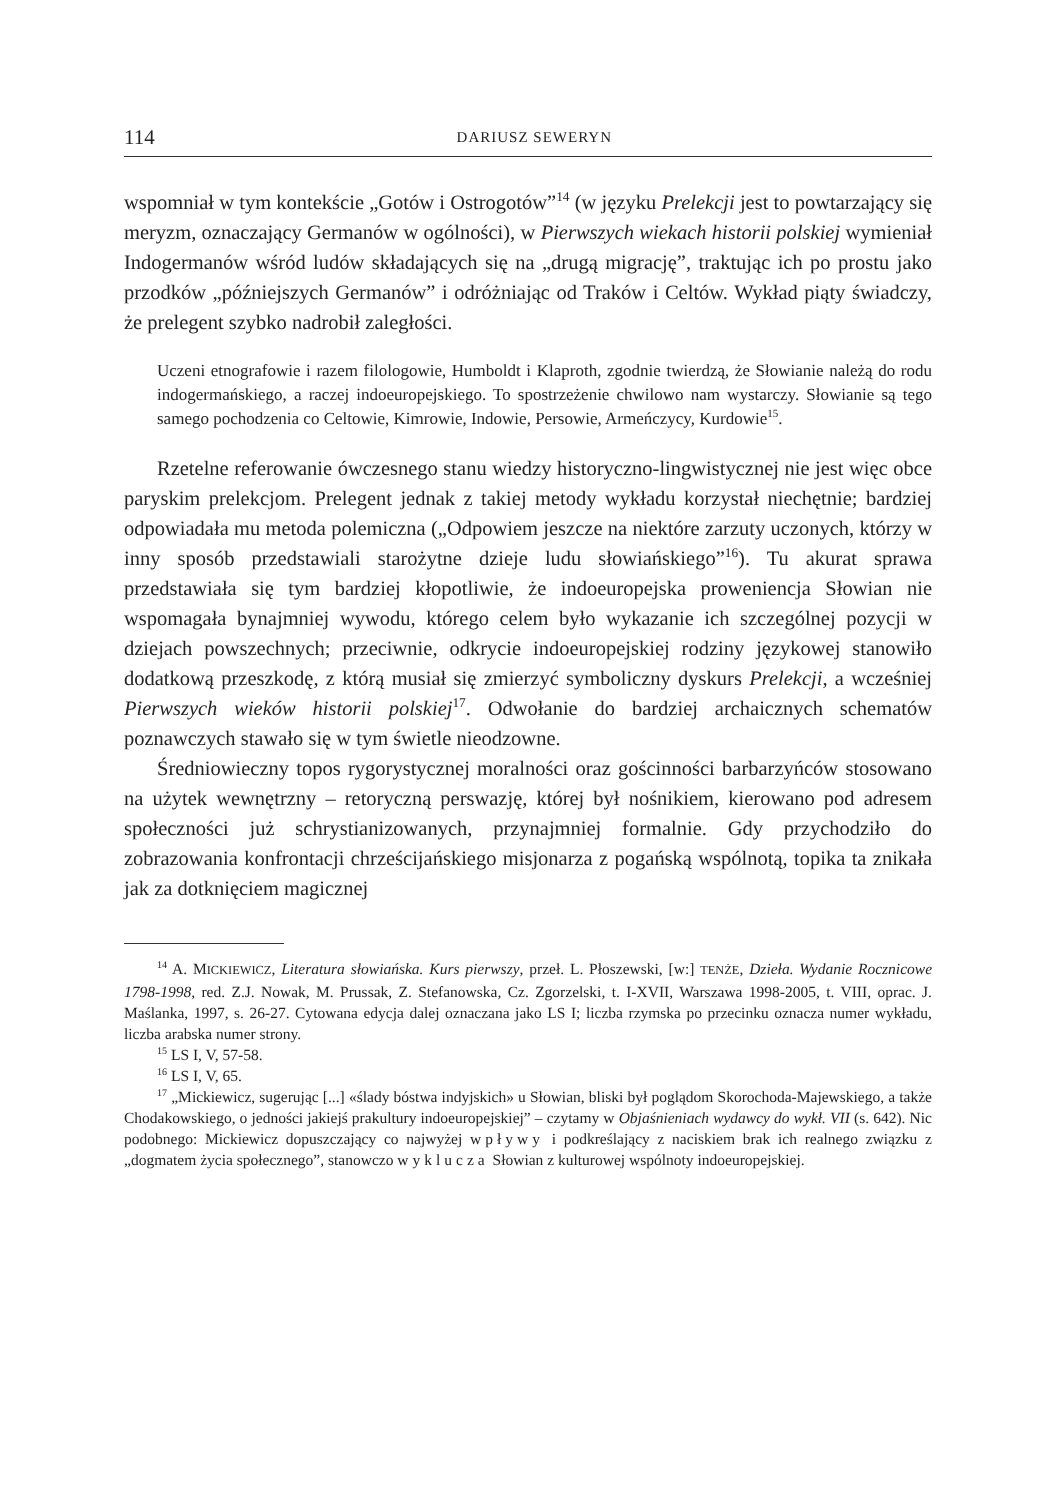114 DARIUSZ SEWERYN
wspomniał w tym kontekście „Gotów i Ostrogotów”<sup>14</sup> (w języku Prelekcji jest to powtarzający się meryzm, oznaczający Germanów w ogólności), w Pierwszych wiekach historii polskiej wymieniał Indogermanów wśród ludów składających się na „drugą migrację”, traktując ich po prostu jako przodków „późniejszych Germanów” i odróżniając od Traków i Celtów. Wykład piąty świadczy, że prelegent szybko nadrobił zaległości.
Uczeni etnografowie i razem filologowie, Humboldt i Klaproth, zgodnie twierdzą, że Słowianie należą do rodu indogermańskiego, a raczej indoeuropejskiego. To spostrzeżenie chwilowo nam wystarczy. Słowianie są tego samego pochodzenia co Celtowie, Kimrowie, Indowie, Persowie, Armeńczycy, Kurdowie<sup>15</sup>.
Rzetelne referowanie ówczesnego stanu wiedzy historyczno-lingwistycznej nie jest więc obce paryskim prelekcjom. Prelegent jednak z takiej metody wykładu korzystał niechętnie; bardziej odpowiadała mu metoda polemiczna („Odpowiem jeszcze na niektóre zarzuty uczonych, którzy w inny sposób przedstawiali starożytne dzieje ludu słowiańskiego”<sup>16</sup>). Tu akurat sprawa przedstawiała się tym bardziej kłopotliwie, że indoeuropejska proweniencja Słowian nie wspomagała bynajmniej wywodu, którego celem było wykazanie ich szczególnej pozycji w dziejach powszechnych; przeciwnie, odkrycie indoeuropejskiej rodziny językowej stanowiło dodatkową przeszkodę, z którą musiał się zmierzyć symboliczny dyskurs Prelekcji, a wcześniej Pierwszych wieków historii polskiej<sup>17</sup>. Odwołanie do bardziej archaicznych schematów poznawczych stawało się w tym świetle nieodzowne.
Średniowieczny topos rygorystycznej moralności oraz gościnności barbarzyńców stosowano na użytek wewnętrzny – retoryczną perswazję, której był nośnikiem, kierowano pod adresem społeczności już schrystianizowanych, przynajmniej formalnie. Gdy przychodziło do zobrazowania konfrontacji chrześcijańskiego misjonarza z pogańską wspólnotą, topika ta znikała jak za dotknięciem magicznej
<sup>14</sup> A. MICKIEWICZ, Literatura słowiańska. Kurs pierwszy, przeł. L. Płoszewski, [w:] TENŻE, Dzieła. Wydanie Rocznicowe 1798-1998, red. Z.J. Nowak, M. Prussak, Z. Stefanowska, Cz. Zgorzelski, t. I-XVII, Warszawa 1998-2005, t. VIII, oprac. J. Maślanka, 1997, s. 26-27. Cytowana edycja dalej oznaczana jako LS I; liczba rzymska po przecinku oznacza numer wykładu, liczba arabska numer strony.
<sup>15</sup> LS I, V, 57-58.
<sup>16</sup> LS I, V, 65.
<sup>17</sup> „Mickiewicz, sugerując [...] «ślady bóstwa indyjskich» u Słowian, bliski był poglądom Skorochoda-Majewskiego, a także Chodakowskiego, o jedności jakiejś prakultury indoeuropejskiej” – czytamy w Objaśnieniach wydawcy do wykł. VII (s. 642). Nic podobnego: Mickiewicz dopuszczający co najwyżej wpływy i podkreślający z naciskiem brak ich realnego związku z „dogmatem życia społecznego”, stanowczo wyklucza Słowian z kulturowej wspólnoty indoeuropejskiej.